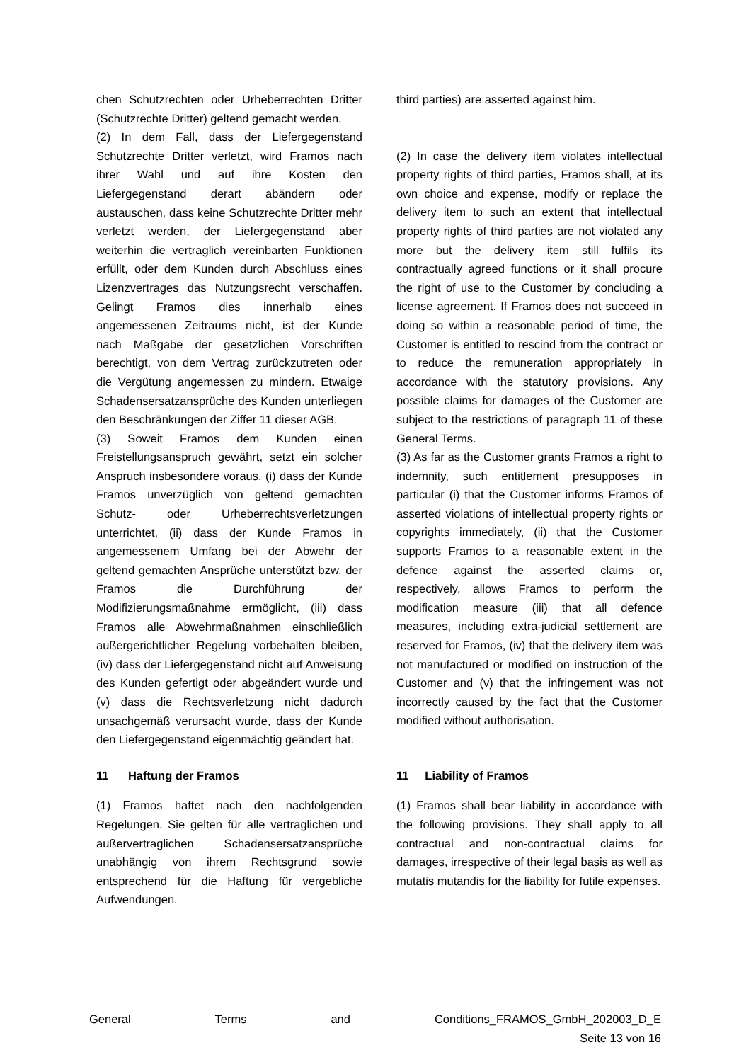chen Schutzrechten oder Urheberrechten Dritter (Schutzrechte Dritter) geltend gemacht werden.
(2) In dem Fall, dass der Liefergegenstand Schutzrechte Dritter verletzt, wird Framos nach ihrer Wahl und auf ihre Kosten den Liefergegenstand derart abändern oder austauschen, dass keine Schutzrechte Dritter mehr verletzt werden, der Liefergegenstand aber weiterhin die vertraglich vereinbarten Funktionen erfüllt, oder dem Kunden durch Abschluss eines Lizenzvertrages das Nutzungsrecht verschaffen. Gelingt Framos dies innerhalb eines angemessenen Zeitraums nicht, ist der Kunde nach Maßgabe der gesetzlichen Vorschriften berechtigt, von dem Vertrag zurückzutreten oder die Vergütung angemessen zu mindern. Etwaige Schadensersatzansprüche des Kunden unterliegen den Beschränkungen der Ziffer 11 dieser AGB.
(3) Soweit Framos dem Kunden einen Freistellungsanspruch gewährt, setzt ein solcher Anspruch insbesondere voraus, (i) dass der Kunde Framos unverzüglich von geltend gemachten Schutz- oder Urheberrechtsverletzungen unterrichtet, (ii) dass der Kunde Framos in angemessenem Umfang bei der Abwehr der geltend gemachten Ansprüche unterstützt bzw. der Framos die Durchführung der Modifizierungsmaßnahme ermöglicht, (iii) dass Framos alle Abwehrmaßnahmen einschließlich außergerichtlicher Regelung vorbehalten bleiben, (iv) dass der Liefergegenstand nicht auf Anweisung des Kunden gefertigt oder abgeändert wurde und (v) dass die Rechtsverletzung nicht dadurch unsachgemäß verursacht wurde, dass der Kunde den Liefergegenstand eigenmächtig geändert hat.
third parties) are asserted against him.
(2) In case the delivery item violates intellectual property rights of third parties, Framos shall, at its own choice and expense, modify or replace the delivery item to such an extent that intellectual property rights of third parties are not violated any more but the delivery item still fulfils its contractually agreed functions or it shall procure the right of use to the Customer by concluding a license agreement. If Framos does not succeed in doing so within a reasonable period of time, the Customer is entitled to rescind from the contract or to reduce the remuneration appropriately in accordance with the statutory provisions. Any possible claims for damages of the Customer are subject to the restrictions of paragraph 11 of these General Terms.
(3) As far as the Customer grants Framos a right to indemnity, such entitlement presupposes in particular (i) that the Customer informs Framos of asserted violations of intellectual property rights or copyrights immediately, (ii) that the Customer supports Framos to a reasonable extent in the defence against the asserted claims or, respectively, allows Framos to perform the modification measure (iii) that all defence measures, including extra-judicial settlement are reserved for Framos, (iv) that the delivery item was not manufactured or modified on instruction of the Customer and (v) that the infringement was not incorrectly caused by the fact that the Customer modified without authorisation.
11 Haftung der Framos
(1) Framos haftet nach den nachfolgenden Regelungen. Sie gelten für alle vertraglichen und außervertraglichen Schadensersatzansprüche unabhängig von ihrem Rechtsgrund sowie entsprechend für die Haftung für vergebliche Aufwendungen.
11 Liability of Framos
(1) Framos shall bear liability in accordance with the following provisions. They shall apply to all contractual and non-contractual claims for damages, irrespective of their legal basis as well as mutatis mutandis for the liability for futile expenses.
General Terms and Conditions_FRAMOS_GmbH_202003_D_E
Seite 13 von 16